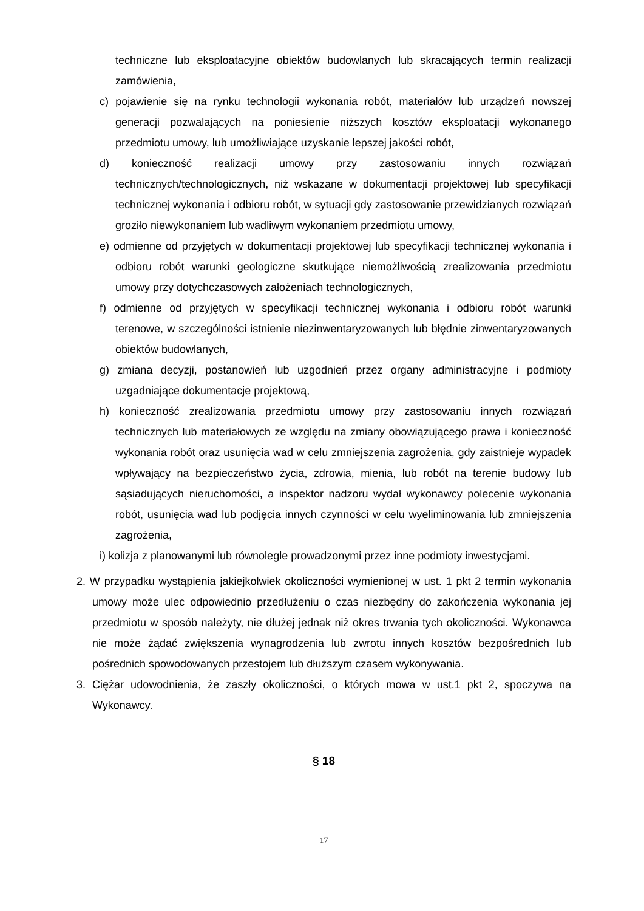techniczne lub eksploatacyjne obiektów budowlanych lub skracających termin realizacji zamówienia,
c) pojawienie się na rynku technologii wykonania robót, materiałów lub urządzeń nowszej generacji pozwalających na poniesienie niższych kosztów eksploatacji wykonanego przedmiotu umowy, lub umożliwiające uzyskanie lepszej jakości robót,
d) konieczność realizacji umowy przy zastosowaniu innych rozwiązań technicznych/technologicznych, niż wskazane w dokumentacji projektowej lub specyfikacji technicznej wykonania i odbioru robót, w sytuacji gdy zastosowanie przewidzianych rozwiązań groziło niewykonaniem lub wadliwym wykonaniem przedmiotu umowy,
e) odmienne od przyjętych w dokumentacji projektowej lub specyfikacji technicznej wykonania i odbioru robót warunki geologiczne skutkujące niemożliwością zrealizowania przedmiotu umowy przy dotychczasowych założeniach technologicznych,
f) odmienne od przyjętych w specyfikacji technicznej wykonania i odbioru robót warunki terenowe, w szczególności istnienie niezinwentaryzowanych lub błędnie zinwentaryzowanych obiektów budowlanych,
g) zmiana decyzji, postanowień lub uzgodnień przez organy administracyjne i podmioty uzgadniające dokumentacje projektową,
h) konieczność zrealizowania przedmiotu umowy przy zastosowaniu innych rozwiązań technicznych lub materiałowych ze względu na zmiany obowiązującego prawa i konieczność wykonania robót oraz usunięcia wad w celu zmniejszenia zagrożenia, gdy zaistnieje wypadek wpływający na bezpieczeństwo życia, zdrowia, mienia, lub robót na terenie budowy lub sąsiadujących nieruchomości, a inspektor nadzoru wydał wykonawcy polecenie wykonania robót, usunięcia wad lub podjęcia innych czynności w celu wyeliminowania lub zmniejszenia zagrożenia,
i) kolizja z planowanymi lub równolegle prowadzonymi przez inne podmioty inwestycjami.
2. W przypadku wystąpienia jakiejkolwiek okoliczności wymienionej w ust. 1 pkt 2 termin wykonania umowy może ulec odpowiednio przedłużeniu o czas niezbędny do zakończenia wykonania jej przedmiotu w sposób należyty, nie dłużej jednak niż okres trwania tych okoliczności. Wykonawca nie może żądać zwiększenia wynagrodzenia lub zwrotu innych kosztów bezpośrednich lub pośrednich spowodowanych przestojem lub dłuższym czasem wykonywania.
3. Ciężar udowodnienia, że zaszły okoliczności, o których mowa w ust.1 pkt 2, spoczywa na Wykonawcy.
§ 18
17